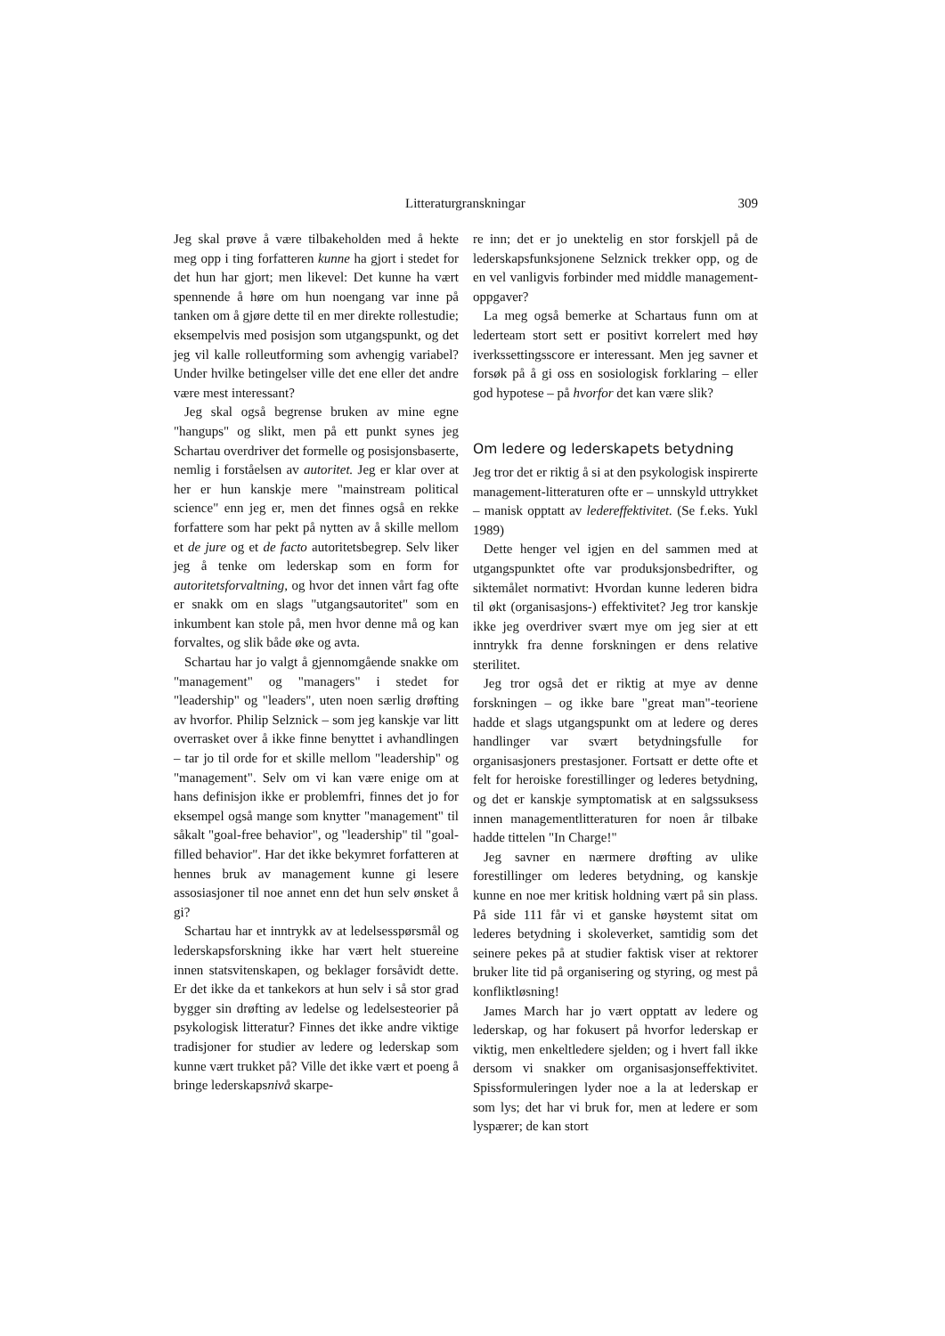Litteraturgranskningar 309
Jeg skal prøve å være tilbakeholden med å hekte meg opp i ting forfatteren kunne ha gjort i stedet for det hun har gjort; men likevel: Det kunne ha vært spennende å høre om hun noengang var inne på tanken om å gjøre dette til en mer direkte rollestudie; eksempelvis med posisjon som utgangspunkt, og det jeg vil kalle rolleutforming som avhengig variabel? Under hvilke betingelser ville det ene eller det andre være mest interessant?
Jeg skal også begrense bruken av mine egne "hangups" og slikt, men på ett punkt synes jeg Schartau overdriver det formelle og posisjonsbaserte, nemlig i forståelsen av autoritet. Jeg er klar over at her er hun kanskje mere "mainstream political science" enn jeg er, men det finnes også en rekke forfattere som har pekt på nytten av å skille mellom et de jure og et de facto autoritetsbegrep. Selv liker jeg å tenke om lederskap som en form for autoritetsforvaltning, og hvor det innen vårt fag ofte er snakk om en slags "utgangsautoritet" som en inkumbent kan stole på, men hvor denne må og kan forvaltes, og slik både øke og avta.
Schartau har jo valgt å gjennomgående snakke om "management" og "managers" i stedet for "leadership" og "leaders", uten noen særlig drøfting av hvorfor. Philip Selznick – som jeg kanskje var litt overrasket over å ikke finne benyttet i avhandlingen – tar jo til orde for et skille mellom "leadership" og "management". Selv om vi kan være enige om at hans definisjon ikke er problemfri, finnes det jo for eksempel også mange som knytter "management" til såkalt "goal-free behavior", og "leadership" til "goal-filled behavior". Har det ikke bekymret forfatteren at hennes bruk av management kunne gi lesere assosiasjoner til noe annet enn det hun selv ønsket å gi?
Schartau har et inntrykk av at ledelsesspørsmål og lederskapsforskning ikke har vært helt stuereine innen statsvitenskapen, og beklager forsåvidt dette. Er det ikke da et tankekors at hun selv i så stor grad bygger sin drøfting av ledelse og ledelsesteorier på psykologisk litteratur? Finnes det ikke andre viktige tradisjoner for studier av ledere og lederskap som kunne vært trukket på? Ville det ikke vært et poeng å bringe lederskapsnivå skarpe-
re inn; det er jo unektelig en stor forskjell på de lederskapsfunksjonene Selznick trekker opp, og de en vel vanligvis forbinder med middle management-oppgaver?
La meg også bemerke at Schartaus funn om at lederteam stort sett er positivt korrelert med høy iverkssettingsscore er interessant. Men jeg savner et forsøk på å gi oss en sosiologisk forklaring – eller god hypotese – på hvorfor det kan være slik?
Om ledere og lederskapets betydning
Jeg tror det er riktig å si at den psykologisk inspirerte management-litteraturen ofte er – unnskyld uttrykket – manisk opptatt av ledereffektivitet. (Se f.eks. Yukl 1989)
Dette henger vel igjen en del sammen med at utgangspunktet ofte var produksjonsbedrifter, og siktemålet normativt: Hvordan kunne lederen bidra til økt (organisasjons-) effektivitet? Jeg tror kanskje ikke jeg overdriver svært mye om jeg sier at ett inntrykk fra denne forskningen er dens relative sterilitet.
Jeg tror også det er riktig at mye av denne forskningen – og ikke bare "great man"-teoriene hadde et slags utgangspunkt om at ledere og deres handlinger var svært betydningsfulle for organisasjoners prestasjoner. Fortsatt er dette ofte et felt for heroiske forestillinger og lederes betydning, og det er kanskje symptomatisk at en salgssuksess innen managementlitteraturen for noen år tilbake hadde tittelen "In Charge!"
Jeg savner en nærmere drøfting av ulike forestillinger om lederes betydning, og kanskje kunne en noe mer kritisk holdning vært på sin plass. På side 111 får vi et ganske høystemt sitat om lederes betydning i skoleverket, samtidig som det seinere pekes på at studier faktisk viser at rektorer bruker lite tid på organisering og styring, og mest på konfliktløsning!
James March har jo vært opptatt av ledere og lederskap, og har fokusert på hvorfor lederskap er viktig, men enkeltledere sjelden; og i hvert fall ikke dersom vi snakker om organisasjonseffektivitet. Spissformuleringen lyder noe a la at lederskap er som lys; det har vi bruk for, men at ledere er som lyspærer; de kan stort